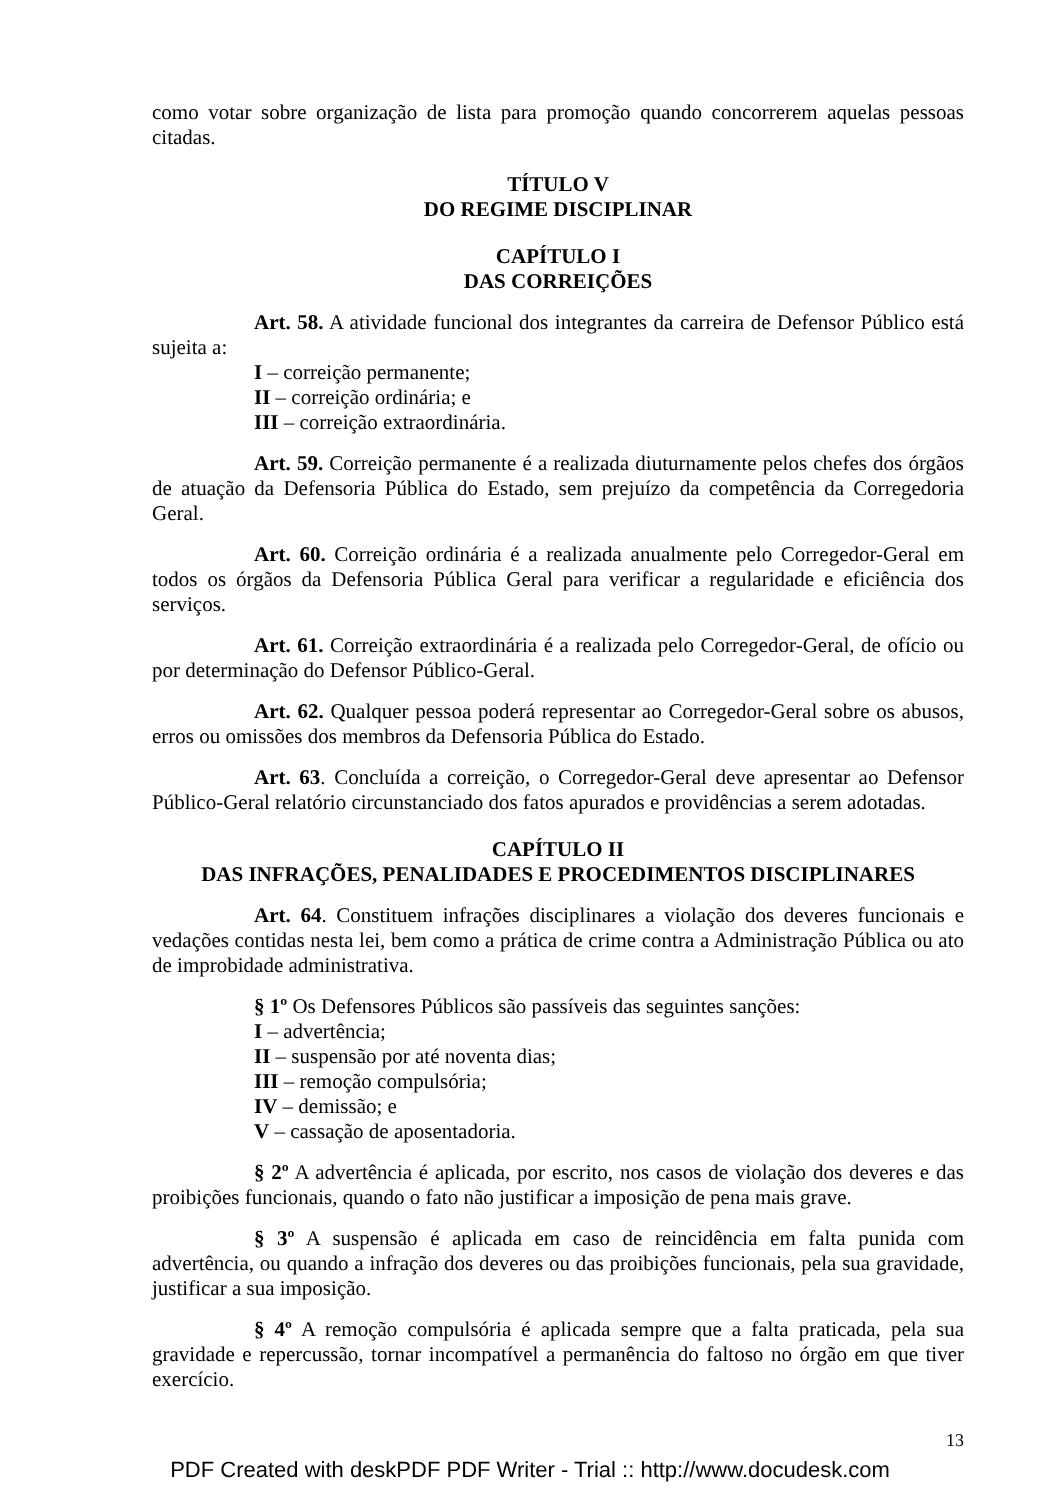como votar sobre organização de lista para promoção quando concorrerem aquelas pessoas citadas.
TÍTULO V
DO REGIME DISCIPLINAR
CAPÍTULO I
DAS CORREIÇÕES
Art. 58. A atividade funcional dos integrantes da carreira de Defensor Público está sujeita a:
I – correição permanente;
II – correição ordinária; e
III – correição extraordinária.
Art. 59. Correição permanente é a realizada diuturnamente pelos chefes dos órgãos de atuação da Defensoria Pública do Estado, sem prejuízo da competência da Corregedoria Geral.
Art. 60. Correição ordinária é a realizada anualmente pelo Corregedor-Geral em todos os órgãos da Defensoria Pública Geral para verificar a regularidade e eficiência dos serviços.
Art. 61. Correição extraordinária é a realizada pelo Corregedor-Geral, de ofício ou por determinação do Defensor Público-Geral.
Art. 62. Qualquer pessoa poderá representar ao Corregedor-Geral sobre os abusos, erros ou omissões dos membros da Defensoria Pública do Estado.
Art. 63. Concluída a correição, o Corregedor-Geral deve apresentar ao Defensor Público-Geral relatório circunstanciado dos fatos apurados e providências a serem adotadas.
CAPÍTULO II
DAS INFRAÇÕES, PENALIDADES E PROCEDIMENTOS DISCIPLINARES
Art. 64. Constituem infrações disciplinares a violação dos deveres funcionais e vedações contidas nesta lei, bem como a prática de crime contra a Administração Pública ou ato de improbidade administrativa.
§ 1º Os Defensores Públicos são passíveis das seguintes sanções:
I – advertência;
II – suspensão por até noventa dias;
III – remoção compulsória;
IV – demissão; e
V – cassação de aposentadoria.
§ 2º A advertência é aplicada, por escrito, nos casos de violação dos deveres e das proibições funcionais, quando o fato não justificar a imposição de pena mais grave.
§ 3º A suspensão é aplicada em caso de reincidência em falta punida com advertência, ou quando a infração dos deveres ou das proibições funcionais, pela sua gravidade, justificar a sua imposição.
§ 4º A remoção compulsória é aplicada sempre que a falta praticada, pela sua gravidade e repercussão, tornar incompatível a permanência do faltoso no órgão em que tiver exercício.
13
PDF Created with deskPDF PDF Writer - Trial :: http://www.docudesk.com